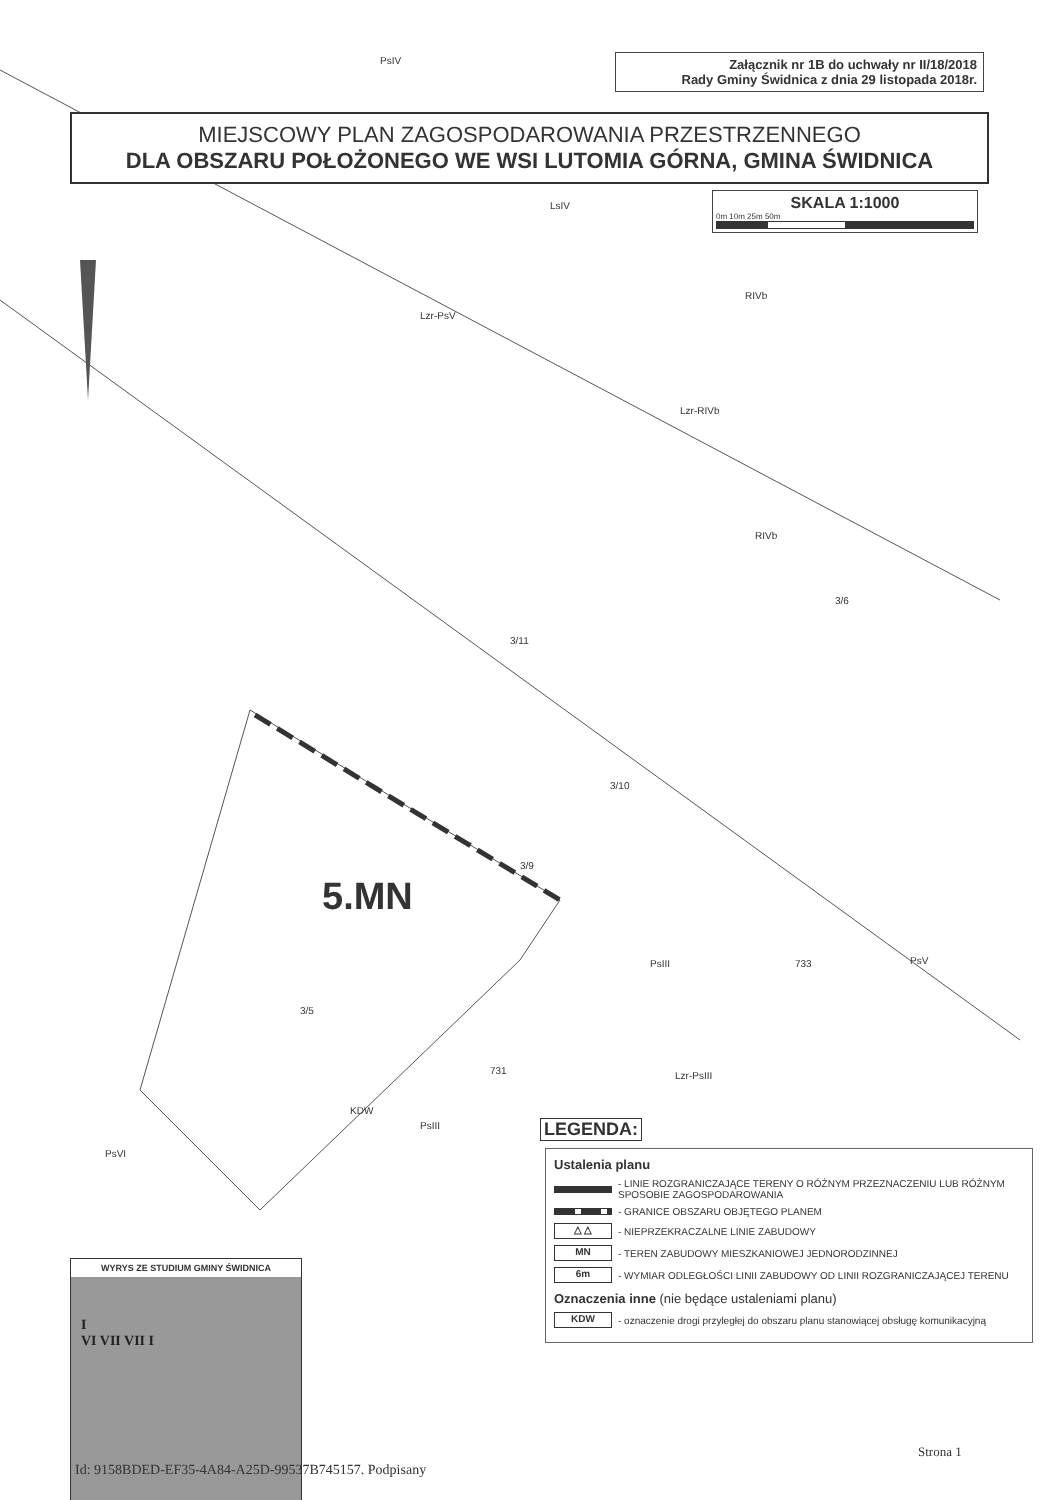Załącznik nr 1B do uchwały nr II/18/2018
Rady Gminy Świdnica z dnia 29 listopada 2018r.
MIEJSCOWY PLAN ZAGOSPODAROWANIA PRZESTRZENNEGO
DLA OBSZARU POŁOŻONEGO WE WSI LUTOMIA GÓRNA, GMINA ŚWIDNICA
SKALA 1:1000
0m 10m 25m 50m
PsIV
LsIV
RIVb
Lzr-PsV
Lzr-RIVb
RIVb
3/6
3/11
3/10
3/9
3/5
PsIII 733 PsV
731 Lzr-PsIII
PsIII
PsVI
KDW
5.MN
LEGENDA:
Ustalenia planu
- LINIE ROZGRANICZAJĄCE TERENY O RÓŻNYM PRZEZNACZENIU LUB RÓŻNYM SPOSOBIE ZAGOSPODAROWANIA
- GRANICE OBSZARU OBJĘTEGO PLANEM
△ △ - NIEPRZEKRACZALNE LINIE ZABUDOWY
MN - TEREN ZABUDOWY MIESZKANIOWEJ JEDNORODZINNEJ
6m - WYMIAR ODLEGŁOŚCI LINII ZABUDOWY OD LINII ROZGRANICZAJĄCEJ TERENU
Oznaczenia inne (nie będące ustaleniami planu)
KDW - oznaczenie drogi przyległej do obszaru planu stanowiącej obsługę komunikacyjną
WYRYS ZE STUDIUM GMINY ŚWIDNICA
I
VI VII VII I
Strona 1
Id: 9158BDED-EF35-4A84-A25D-99537B745157. Podpisany